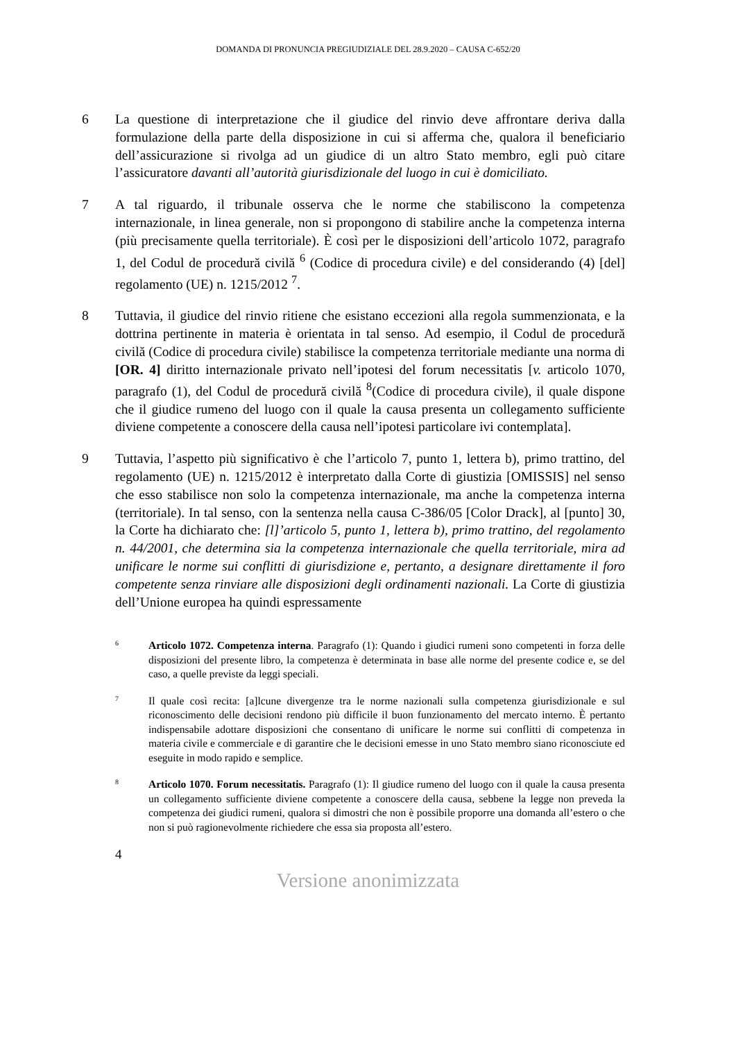DOMANDA DI PRONUNCIA PREGIUDIZIALE DEL 28.9.2020 – CAUSA C-652/20
6 La questione di interpretazione che il giudice del rinvio deve affrontare deriva dalla formulazione della parte della disposizione in cui si afferma che, qualora il beneficiario dell’assicurazione si rivolga ad un giudice di un altro Stato membro, egli può citare l’assicuratore davanti all’autorità giurisdizionale del luogo in cui è domiciliato.
7 A tal riguardo, il tribunale osserva che le norme che stabiliscono la competenza internazionale, in linea generale, non si propongono di stabilire anche la competenza interna (più precisamente quella territoriale). È così per le disposizioni dell’articolo 1072, paragrafo 1, del Codul de procedură civilă <sup>6</sup> (Codice di procedura civile) e del considerando (4) [del] regolamento (UE) n. 1215/2012 <sup>7</sup>.
8 Tuttavia, il giudice del rinvio ritiene che esistano eccezioni alla regola summenzionata, e la dottrina pertinente in materia è orientata in tal senso. Ad esempio, il Codul de procedură civilă (Codice di procedura civile) stabilisce la competenza territoriale mediante una norma di [OR. 4] diritto internazionale privato nell’ipotesi del forum necessitatis [v. articolo 1070, paragrafo (1), del Codul de procedură civilă <sup>8</sup>(Codice di procedura civile), il quale dispone che il giudice rumeno del luogo con il quale la causa presenta un collegamento sufficiente diviene competente a conoscere della causa nell’ipotesi particolare ivi contemplata].
9 Tuttavia, l’aspetto più significativo è che l’articolo 7, punto 1, lettera b), primo trattino, del regolamento (UE) n. 1215/2012 è interpretato dalla Corte di giustizia [OMISSIS] nel senso che esso stabilisce non solo la competenza internazionale, ma anche la competenza interna (territoriale). In tal senso, con la sentenza nella causa C-386/05 [Color Drack], al [punto] 30, la Corte ha dichiarato che: [l]’articolo 5, punto 1, lettera b), primo trattino, del regolamento n. 44/2001, che determina sia la competenza internazionale che quella territoriale, mira ad unificare le norme sui conflitti di giurisdizione e, pertanto, a designare direttamente il foro competente senza rinviare alle disposizioni degli ordinamenti nazionali. La Corte di giustizia dell’Unione europea ha quindi espressamente
6
Articolo 1072. Competenza interna. Paragrafo (1): Quando i giudici rumeni sono competenti in forza delle disposizioni del presente libro, la competenza è determinata in base alle norme del presente codice e, se del caso, a quelle previste da leggi speciali.
7
Il quale così recita: [a]lcune divergenze tra le norme nazionali sulla competenza giurisdizionale e sul riconoscimento delle decisioni rendono più difficile il buon funzionamento del mercato interno. È pertanto indispensabile adottare disposizioni che consentano di unificare le norme sui conflitti di competenza in materia civile e commerciale e di garantire che le decisioni emesse in uno Stato membro siano riconosciute ed eseguite in modo rapido e semplice.
8
Articolo 1070. Forum necessitatis. Paragrafo (1): Il giudice rumeno del luogo con il quale la causa presenta un collegamento sufficiente diviene competente a conoscere della causa, sebbene la legge non preveda la competenza dei giudici rumeni, qualora si dimostri che non è possibile proporre una domanda all’estero o che non si può ragionevolmente richiedere che essa sia proposta all’estero.
4
Versione anonimizzata